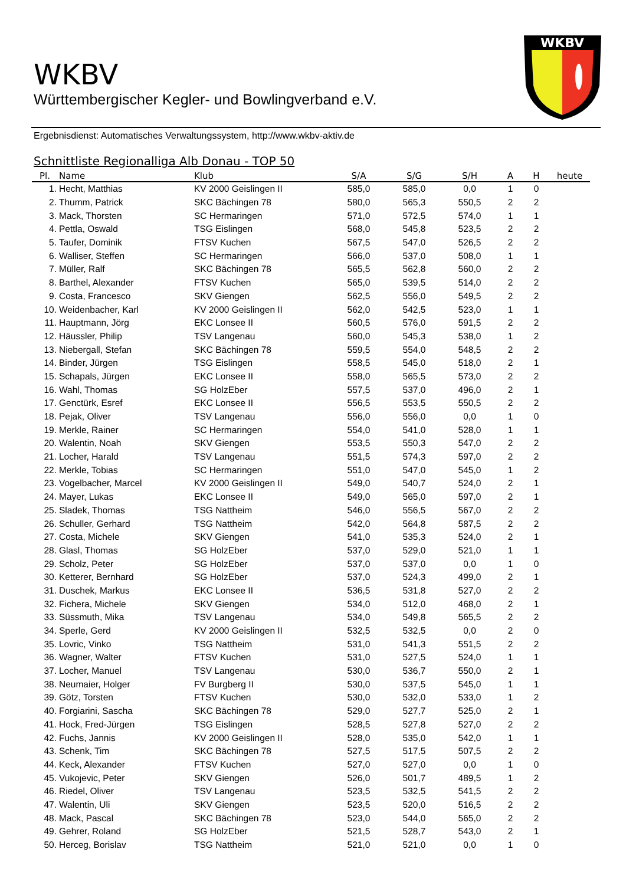WKBV
WKBV
Württembergischer Kegler- und Bowlingverband e.V.
Ergebnisdienst: Automatisches Verwaltungssystem, http://www.wkbv-aktiv.de
Schnittliste Regionalliga Alb Donau - TOP 50
| Pl. | Name | Klub | S/A | S/G | S/H | A | H | heute |
| --- | --- | --- | --- | --- | --- | --- | --- | --- |
| 1. | Hecht, Matthias | KV 2000 Geislingen II | 585,0 | 585,0 | 0,0 | 1 | 0 | |
| 2. | Thumm, Patrick | SKC Bächingen 78 | 580,0 | 565,3 | 550,5 | 2 | 2 | |
| 3. | Mack, Thorsten | SC Hermaringen | 571,0 | 572,5 | 574,0 | 1 | 1 | |
| 4. | Pettla, Oswald | TSG Eislingen | 568,0 | 545,8 | 523,5 | 2 | 2 | |
| 5. | Taufer, Dominik | FTSV Kuchen | 567,5 | 547,0 | 526,5 | 2 | 2 | |
| 6. | Walliser, Steffen | SC Hermaringen | 566,0 | 537,0 | 508,0 | 1 | 1 | |
| 7. | Müller, Ralf | SKC Bächingen 78 | 565,5 | 562,8 | 560,0 | 2 | 2 | |
| 8. | Barthel, Alexander | FTSV Kuchen | 565,0 | 539,5 | 514,0 | 2 | 2 | |
| 9. | Costa, Francesco | SKV Giengen | 562,5 | 556,0 | 549,5 | 2 | 2 | |
| 10. | Weidenbacher, Karl | KV 2000 Geislingen II | 562,0 | 542,5 | 523,0 | 1 | 1 | |
| 11. | Hauptmann, Jörg | EKC Lonsee II | 560,5 | 576,0 | 591,5 | 2 | 2 | |
| 12. | Häussler, Philip | TSV Langenau | 560,0 | 545,3 | 538,0 | 1 | 2 | |
| 13. | Niebergall, Stefan | SKC Bächingen 78 | 559,5 | 554,0 | 548,5 | 2 | 2 | |
| 14. | Binder, Jürgen | TSG Eislingen | 558,5 | 545,0 | 518,0 | 2 | 1 | |
| 15. | Schapals, Jürgen | EKC Lonsee II | 558,0 | 565,5 | 573,0 | 2 | 2 | |
| 16. | Wahl, Thomas | SG HolzEber | 557,5 | 537,0 | 496,0 | 2 | 1 | |
| 17. | Genctürk, Esref | EKC Lonsee II | 556,5 | 553,5 | 550,5 | 2 | 2 | |
| 18. | Pejak, Oliver | TSV Langenau | 556,0 | 556,0 | 0,0 | 1 | 0 | |
| 19. | Merkle, Rainer | SC Hermaringen | 554,0 | 541,0 | 528,0 | 1 | 1 | |
| 20. | Walentin, Noah | SKV Giengen | 553,5 | 550,3 | 547,0 | 2 | 2 | |
| 21. | Locher, Harald | TSV Langenau | 551,5 | 574,3 | 597,0 | 2 | 2 | |
| 22. | Merkle, Tobias | SC Hermaringen | 551,0 | 547,0 | 545,0 | 1 | 2 | |
| 23. | Vogelbacher, Marcel | KV 2000 Geislingen II | 549,0 | 540,7 | 524,0 | 2 | 1 | |
| 24. | Mayer, Lukas | EKC Lonsee II | 549,0 | 565,0 | 597,0 | 2 | 1 | |
| 25. | Sladek, Thomas | TSG Nattheim | 546,0 | 556,5 | 567,0 | 2 | 2 | |
| 26. | Schuller, Gerhard | TSG Nattheim | 542,0 | 564,8 | 587,5 | 2 | 2 | |
| 27. | Costa, Michele | SKV Giengen | 541,0 | 535,3 | 524,0 | 2 | 1 | |
| 28. | Glasl, Thomas | SG HolzEber | 537,0 | 529,0 | 521,0 | 1 | 1 | |
| 29. | Scholz, Peter | SG HolzEber | 537,0 | 537,0 | 0,0 | 1 | 0 | |
| 30. | Ketterer, Bernhard | SG HolzEber | 537,0 | 524,3 | 499,0 | 2 | 1 | |
| 31. | Duschek, Markus | EKC Lonsee II | 536,5 | 531,8 | 527,0 | 2 | 2 | |
| 32. | Fichera, Michele | SKV Giengen | 534,0 | 512,0 | 468,0 | 2 | 1 | |
| 33. | Süssmuth, Mika | TSV Langenau | 534,0 | 549,8 | 565,5 | 2 | 2 | |
| 34. | Sperle, Gerd | KV 2000 Geislingen II | 532,5 | 532,5 | 0,0 | 2 | 0 | |
| 35. | Lovric, Vinko | TSG Nattheim | 531,0 | 541,3 | 551,5 | 2 | 2 | |
| 36. | Wagner, Walter | FTSV Kuchen | 531,0 | 527,5 | 524,0 | 1 | 1 | |
| 37. | Locher, Manuel | TSV Langenau | 530,0 | 536,7 | 550,0 | 2 | 1 | |
| 38. | Neumaier, Holger | FV Burgberg II | 530,0 | 537,5 | 545,0 | 1 | 1 | |
| 39. | Götz, Torsten | FTSV Kuchen | 530,0 | 532,0 | 533,0 | 1 | 2 | |
| 40. | Forgiarini, Sascha | SKC Bächingen 78 | 529,0 | 527,7 | 525,0 | 2 | 1 | |
| 41. | Hock, Fred-Jürgen | TSG Eislingen | 528,5 | 527,8 | 527,0 | 2 | 2 | |
| 42. | Fuchs, Jannis | KV 2000 Geislingen II | 528,0 | 535,0 | 542,0 | 1 | 1 | |
| 43. | Schenk, Tim | SKC Bächingen 78 | 527,5 | 517,5 | 507,5 | 2 | 2 | |
| 44. | Keck, Alexander | FTSV Kuchen | 527,0 | 527,0 | 0,0 | 1 | 0 | |
| 45. | Vukojevic, Peter | SKV Giengen | 526,0 | 501,7 | 489,5 | 1 | 2 | |
| 46. | Riedel, Oliver | TSV Langenau | 523,5 | 532,5 | 541,5 | 2 | 2 | |
| 47. | Walentin, Uli | SKV Giengen | 523,5 | 520,0 | 516,5 | 2 | 2 | |
| 48. | Mack, Pascal | SKC Bächingen 78 | 523,0 | 544,0 | 565,0 | 2 | 2 | |
| 49. | Gehrer, Roland | SG HolzEber | 521,5 | 528,7 | 543,0 | 2 | 1 | |
| 50. | Herceg, Borislav | TSG Nattheim | 521,0 | 521,0 | 0,0 | 1 | 0 | |